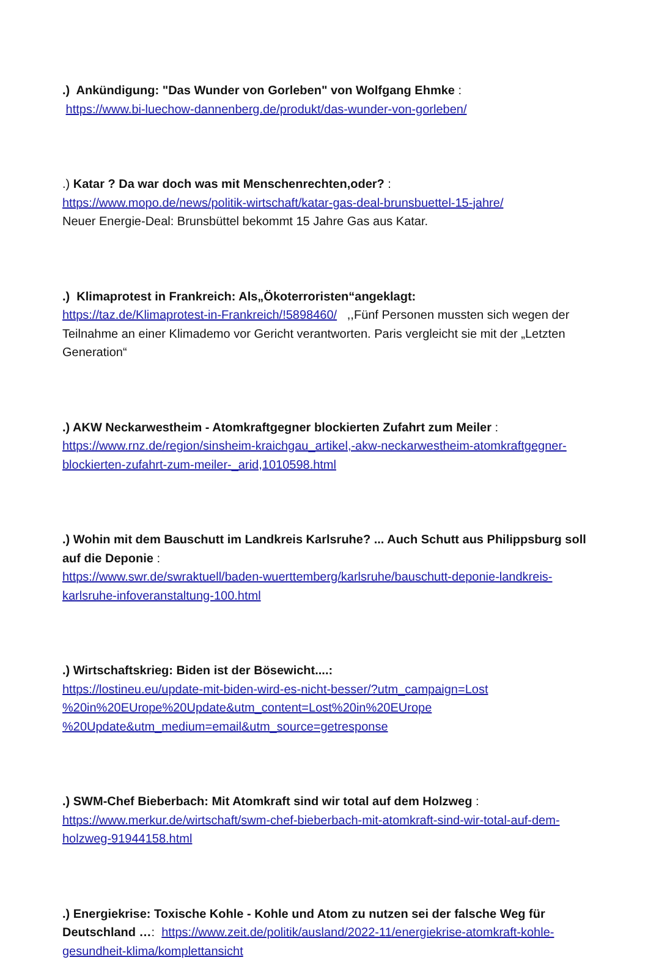.) Ankündigung: "Das Wunder von Gorleben" von Wolfgang Ehmke :
https://www.bi-luechow-dannenberg.de/produkt/das-wunder-von-gorleben/
.) Katar ? Da war doch was mit Menschenrechten,oder? :
https://www.mopo.de/news/politik-wirtschaft/katar-gas-deal-brunsbuettel-15-jahre/
Neuer Energie-Deal: Brunsbüttel bekommt 15 Jahre Gas aus Katar.
.) Klimaprotest in Frankreich: Als„Ökoterroristen“angeklagt:
https://taz.de/Klimaprotest-in-Frankreich/!5898460/ ,,Fünf Personen mussten sich wegen der Teilnahme an einer Klimademo vor Gericht verantworten. Paris vergleicht sie mit der „Letzten Generation“
.) AKW Neckarwestheim - Atomkraftgegner blockierten Zufahrt zum Meiler :
https://www.rnz.de/region/sinsheim-kraichgau_artikel,-akw-neckarwestheim-atomkraftgegner-blockierten-zufahrt-zum-meiler-_arid,1010598.html
.) Wohin mit dem Bauschutt im Landkreis Karlsruhe? ... Auch Schutt aus Philippsburg soll auf die Deponie :
https://www.swr.de/swraktuell/baden-wuerttemberg/karlsruhe/bauschutt-deponie-landkreis-karlsruhe-infoveranstaltung-100.html
.) Wirtschaftskrieg: Biden ist der Bösewicht....:
https://lostineu.eu/update-mit-biden-wird-es-nicht-besser/?utm_campaign=Lost %20in%20EUrope%20Update&utm_content=Lost%20in%20EUrope %20Update&utm_medium=email&utm_source=getresponse
.) SWM-Chef Bieberbach: Mit Atomkraft sind wir total auf dem Holzweg :
https://www.merkur.de/wirtschaft/swm-chef-bieberbach-mit-atomkraft-sind-wir-total-auf-dem-holzweg-91944158.html
.) Energiekrise: Toxische Kohle - Kohle und Atom zu nutzen sei der falsche Weg für Deutschland …: https://www.zeit.de/politik/ausland/2022-11/energiekrise-atomkraft-kohle-gesundheit-klima/komplettansicht